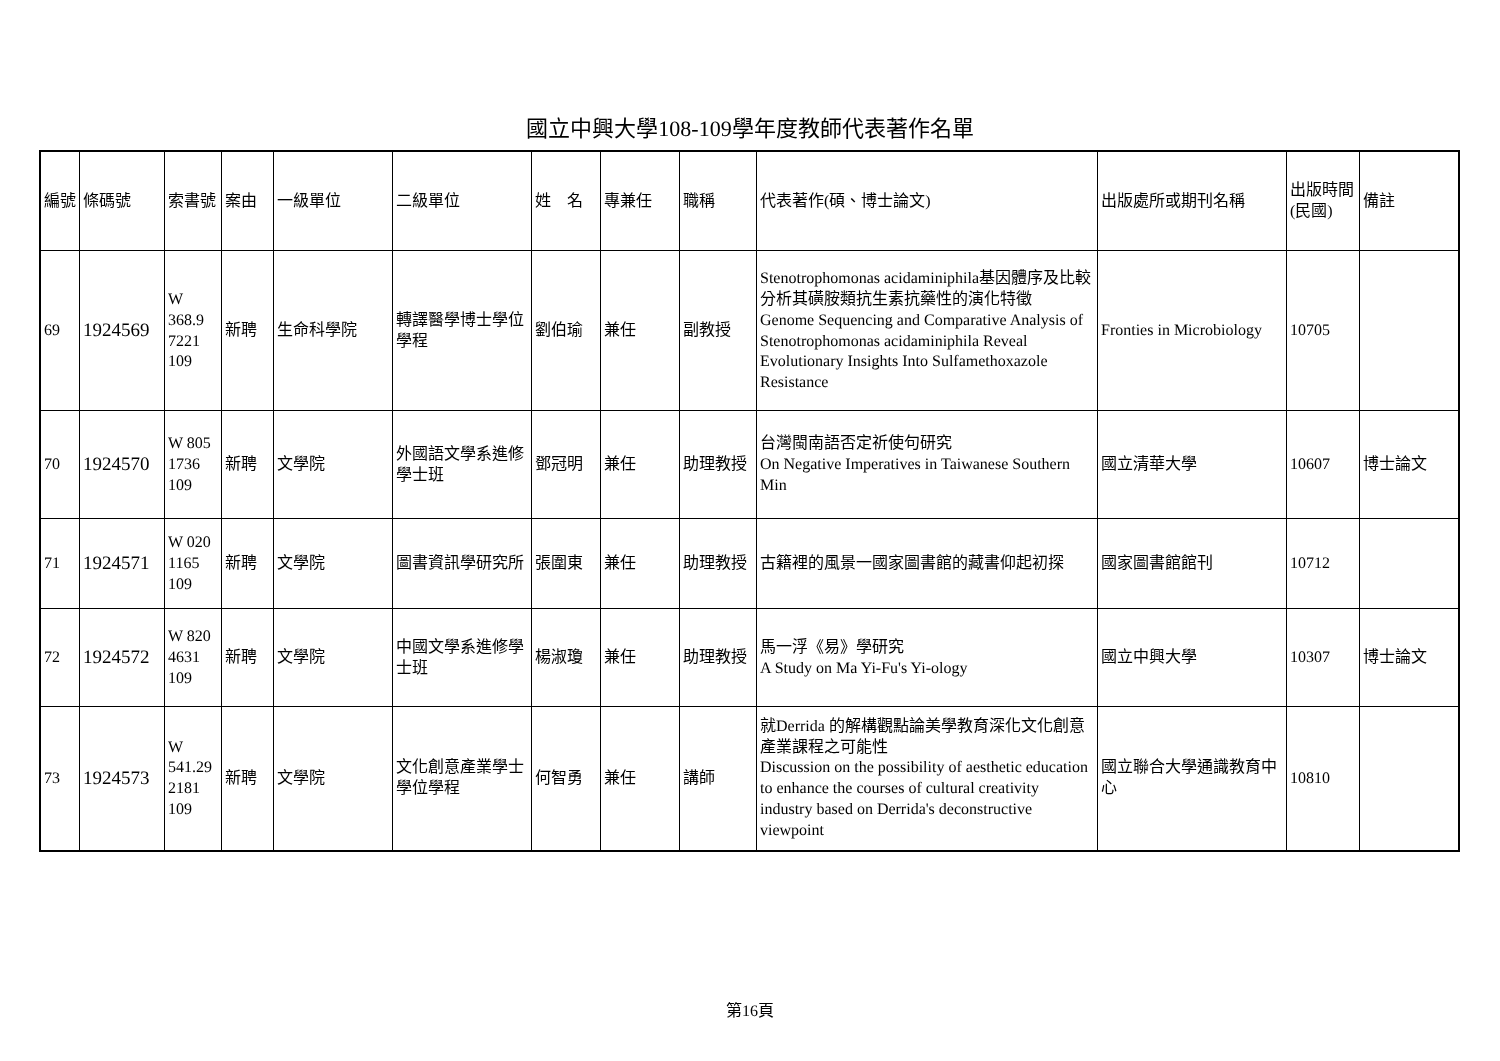國立中興大學108-109學年度教師代表著作名單
| 編號 | 條碼號 | 索書號 | 案由 | 一級單位 | 二級單位 | 姓 名 | 專兼任 | 職稱 | 代表著作(碩、博士論文) | 出版處所或期刊名稱 | 出版時間(民國) | 備註 |
| --- | --- | --- | --- | --- | --- | --- | --- | --- | --- | --- | --- | --- |
| 69 | 1924569 | W 368.9 7221 109 | 新聘 | 生命科學院 | 轉譯醫學博士學位學程 | 劉伯瑜 | 兼任 | 副教授 | Stenotrophomonas acidaminiphila基因體序及比較分析其磺胺類抗生素抗藥性的演化特徵 Genome Sequencing and Comparative Analysis of Stenotrophomonas acidaminiphila Reveal Evolutionary Insights Into Sulfamethoxazole Resistance | Fronties in Microbiology | 10705 | |
| 70 | 1924570 | W 805 1736 109 | 新聘 | 文學院 | 外國語文學系進修學士班 | 鄧冠明 | 兼任 | 助理教授 | 台灣閩南語否定祈使句研究 On Negative Imperatives in Taiwanese Southern Min | 國立清華大學 | 10607 | 博士論文 |
| 71 | 1924571 | W 020 1165 109 | 新聘 | 文學院 | 圖書資訊學研究所 | 張圍東 | 兼任 | 助理教授 | 古籍裡的風景一國家圖書館的藏書仰起初探 | 國家圖書館館刊 | 10712 | |
| 72 | 1924572 | W 820 4631 109 | 新聘 | 文學院 | 中國文學系進修學士班 | 楊淑瓊 | 兼任 | 助理教授 | 馬一浮《易》學研究 A Study on Ma Yi-Fu's Yi-ology | 國立中興大學 | 10307 | 博士論文 |
| 73 | 1924573 | W 541.29 2181 109 | 新聘 | 文學院 | 文化創意產業學士學位學程 | 何智勇 | 兼任 | 講師 | 就Derrida 的解構觀點論美學教育深化文化創意產業課程之可能性 Discussion on the possibility of aesthetic education to enhance the courses of cultural creativity industry based on Derrida's deconstructive viewpoint | 國立聯合大學通識教育中心 | 10810 | |
第16頁